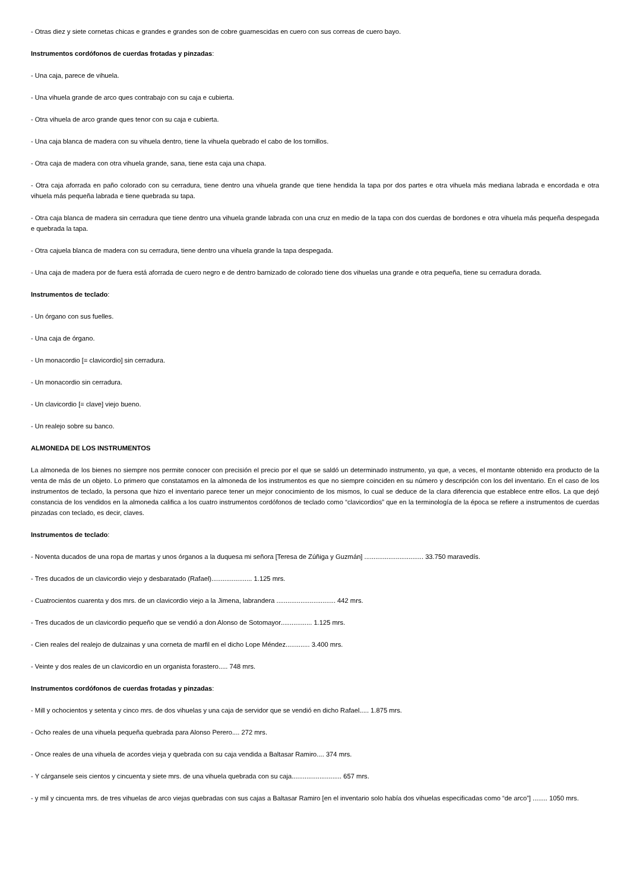- Otras diez y siete cornetas chicas e grandes e grandes son de cobre guarnescidas en cuero con sus correas de cuero bayo.
Instrumentos cordófonos de cuerdas frotadas y pinzadas:
- Una caja, parece de vihuela.
- Una vihuela grande de arco ques contrabajo con su caja e cubierta.
- Otra vihuela de arco grande ques tenor con su caja e cubierta.
- Una caja blanca de madera con su vihuela dentro, tiene la vihuela quebrado el cabo de los tornillos.
- Otra caja de madera con otra vihuela grande, sana, tiene esta caja una chapa.
- Otra caja aforrada en paño colorado con su cerradura, tiene dentro una vihuela grande que tiene hendida la tapa por dos partes e otra vihuela más mediana labrada e encordada e otra vihuela más pequeña labrada e tiene quebrada su tapa.
- Otra caja blanca de madera sin cerradura que tiene dentro una vihuela grande labrada con una cruz en medio de la tapa con dos cuerdas de bordones e otra vihuela más pequeña despegada e quebrada la tapa.
- Otra cajuela blanca de madera con su cerradura, tiene dentro una vihuela grande la tapa despegada.
- Una caja de madera por de fuera está aforrada de cuero negro e de dentro barnizado de colorado tiene dos vihuelas una grande e otra pequeña, tiene su cerradura dorada.
Instrumentos de teclado:
- Un órgano con sus fuelles.
- Una caja de órgano.
- Un monacordio [= clavicordio] sin cerradura.
- Un monacordio sin cerradura.
- Un clavicordio [= clave] viejo bueno.
- Un realejo sobre su banco.
ALMONEDA DE LOS INSTRUMENTOS
La almoneda de los bienes no siempre nos permite conocer con precisión el precio por el que se saldó un determinado instrumento, ya que, a veces, el montante obtenido era producto de la venta de más de un objeto. Lo primero que constatamos en la almoneda de los instrumentos es que no siempre coinciden en su número y descripción con los del inventario. En el caso de los instrumentos de teclado, la persona que hizo el inventario parece tener un mejor conocimiento de los mismos, lo cual se deduce de la clara diferencia que establece entre ellos. La que dejó constancia de los vendidos en la almoneda califica a los cuatro instrumentos cordófonos de teclado como “clavicordios” que en la terminología de la época se refiere a instrumentos de cuerdas pinzadas con teclado, es decir, claves.
Instrumentos de teclado:
- Noventa ducados de una ropa de martas y unos órganos a la duquesa mi señora [Teresa de Zúñiga y Guzmán] ................................ 33.750 maravedís.
- Tres ducados de un clavicordio viejo y desbaratado (Rafael)...................... 1.125 mrs.
- Cuatrocientos cuarenta y dos mrs. de un clavicordio viejo a la Jimena, labrandera ................................ 442 mrs.
- Tres ducados de un clavicordio pequeño que se vendió a don Alonso de Sotomayor................. 1.125 mrs.
- Cien reales del realejo de dulzainas y una corneta de marfil en el dicho Lope Méndez............. 3.400 mrs.
- Veinte y dos reales de un clavicordio en un organista forastero..... 748 mrs.
Instrumentos cordófonos de cuerdas frotadas y pinzadas:
- Mill y ochocientos y setenta y cinco mrs. de dos vihuelas y una caja de servidor que se vendió en dicho Rafael..... 1.875 mrs.
- Ocho reales de una vihuela pequeña quebrada para Alonso Perero.... 272 mrs.
- Once reales de una vihuela de acordes vieja y quebrada con su caja vendida a Baltasar Ramiro.... 374 mrs.
- Y cárgansele seis cientos y cincuenta y siete mrs. de una vihuela quebrada con su caja........................... 657 mrs.
- y mil y cincuenta mrs. de tres vihuelas de arco viejas quebradas con sus cajas a Baltasar Ramiro [en el inventario solo había dos vihuelas especificadas como “de arco”] ........ 1050 mrs.